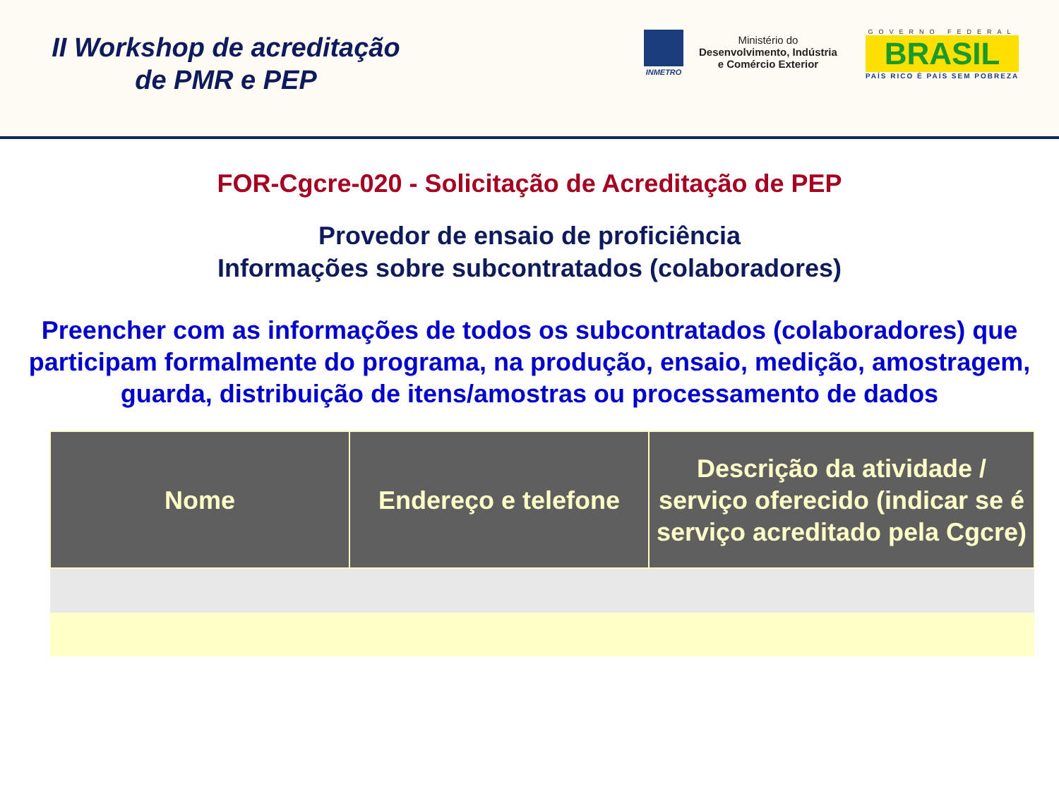II Workshop de acreditação
de PMR e PEP
INMETRO
Ministério do
Desenvolvimento, Indústria
e Comércio Exterior
GOVERNO FEDERAL
BRASIL
PAÍS RICO É PAÍS SEM POBREZA
FOR-Cgcre-020 - Solicitação de Acreditação de PEP
Provedor de ensaio de proficiência
Informações sobre subcontratados (colaboradores)
Preencher com as informações de todos os subcontratados (colaboradores) que participam formalmente do programa, na produção, ensaio, medição, amostragem, guarda, distribuição de itens/amostras ou processamento de dados
| Nome | Endereço e telefone | Descrição da atividade / serviço oferecido (indicar se é serviço acreditado pela Cgcre) |
| --- | --- | --- |